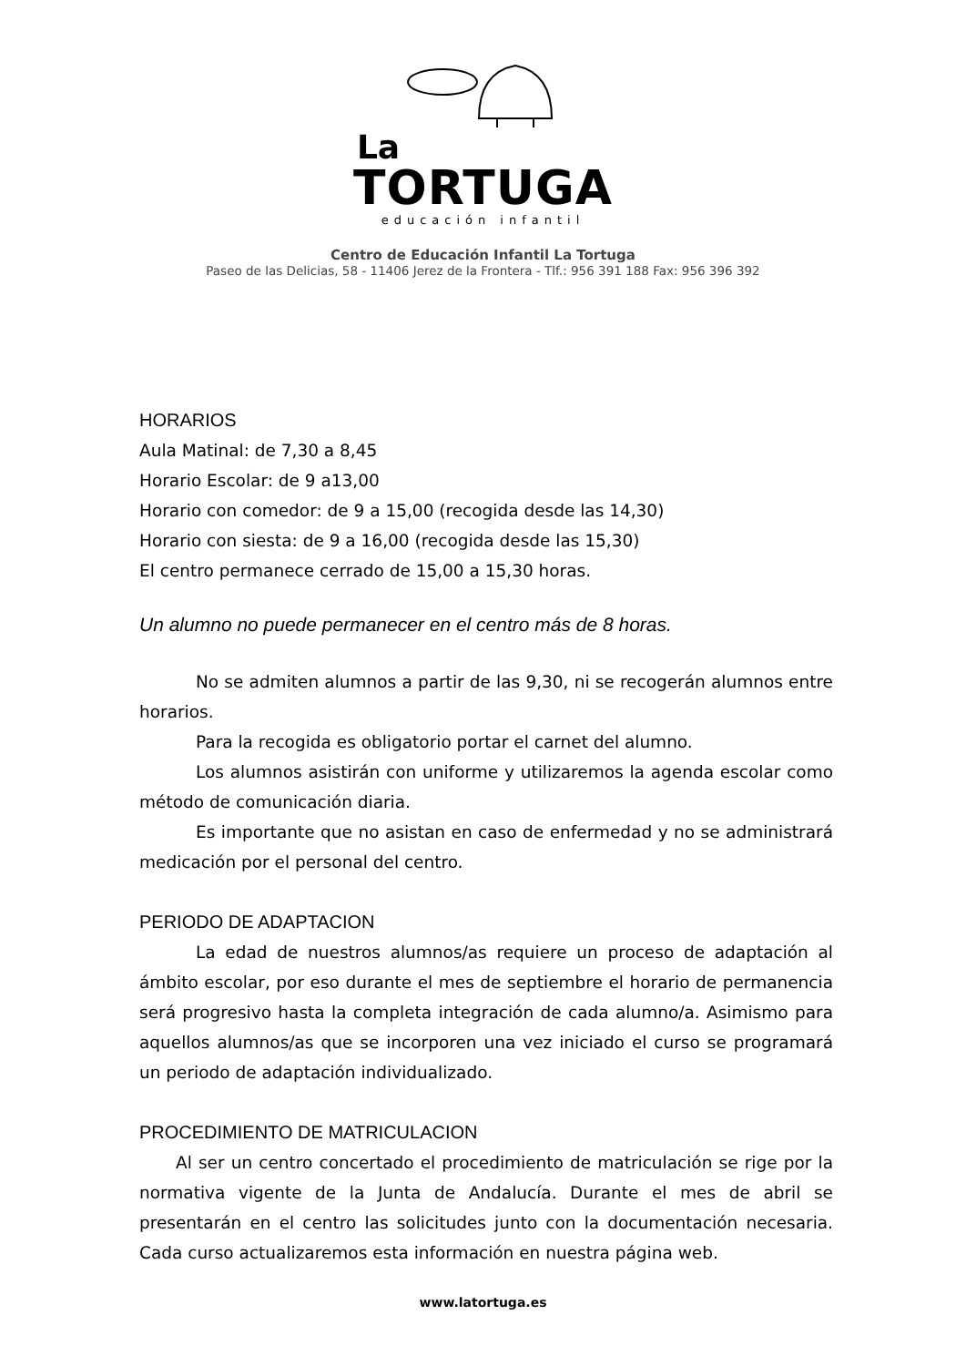La
TORTUGA
educación infantil
Centro de Educación Infantil La Tortuga
Paseo de las Delicias, 58 - 11406 Jerez de la Frontera - Tlf.: 956 391 188 Fax: 956 396 392
HORARIOS
Aula Matinal: de 7,30 a 8,45
Horario Escolar: de 9 a13,00
Horario con comedor: de 9 a 15,00 (recogida desde las 14,30)
Horario con siesta: de 9 a 16,00 (recogida desde las 15,30)
El centro permanece cerrado de 15,00 a 15,30 horas.
Un alumno no puede permanecer en el centro más de 8 horas.
No se admiten alumnos a partir de las 9,30, ni se recogerán alumnos entre horarios.
Para la recogida es obligatorio portar el carnet del alumno.
Los alumnos asistirán con uniforme y utilizaremos la agenda escolar como método de comunicación diaria.
Es importante que no asistan en caso de enfermedad y no se administrará medicación por el personal del centro.
PERIODO DE ADAPTACION
La edad de nuestros alumnos/as requiere un proceso de adaptación al ámbito escolar, por eso durante el mes de septiembre el horario de permanencia será progresivo hasta la completa integración de cada alumno/a. Asimismo para aquellos alumnos/as que se incorporen una vez iniciado el curso se programará un periodo de adaptación individualizado.
PROCEDIMIENTO DE MATRICULACION
Al ser un centro concertado el procedimiento de matriculación se rige por la normativa vigente de la Junta de Andalucía. Durante el mes de abril se presentarán en el centro las solicitudes junto con la documentación necesaria. Cada curso actualizaremos esta información en nuestra página web.
www.latortuga.es